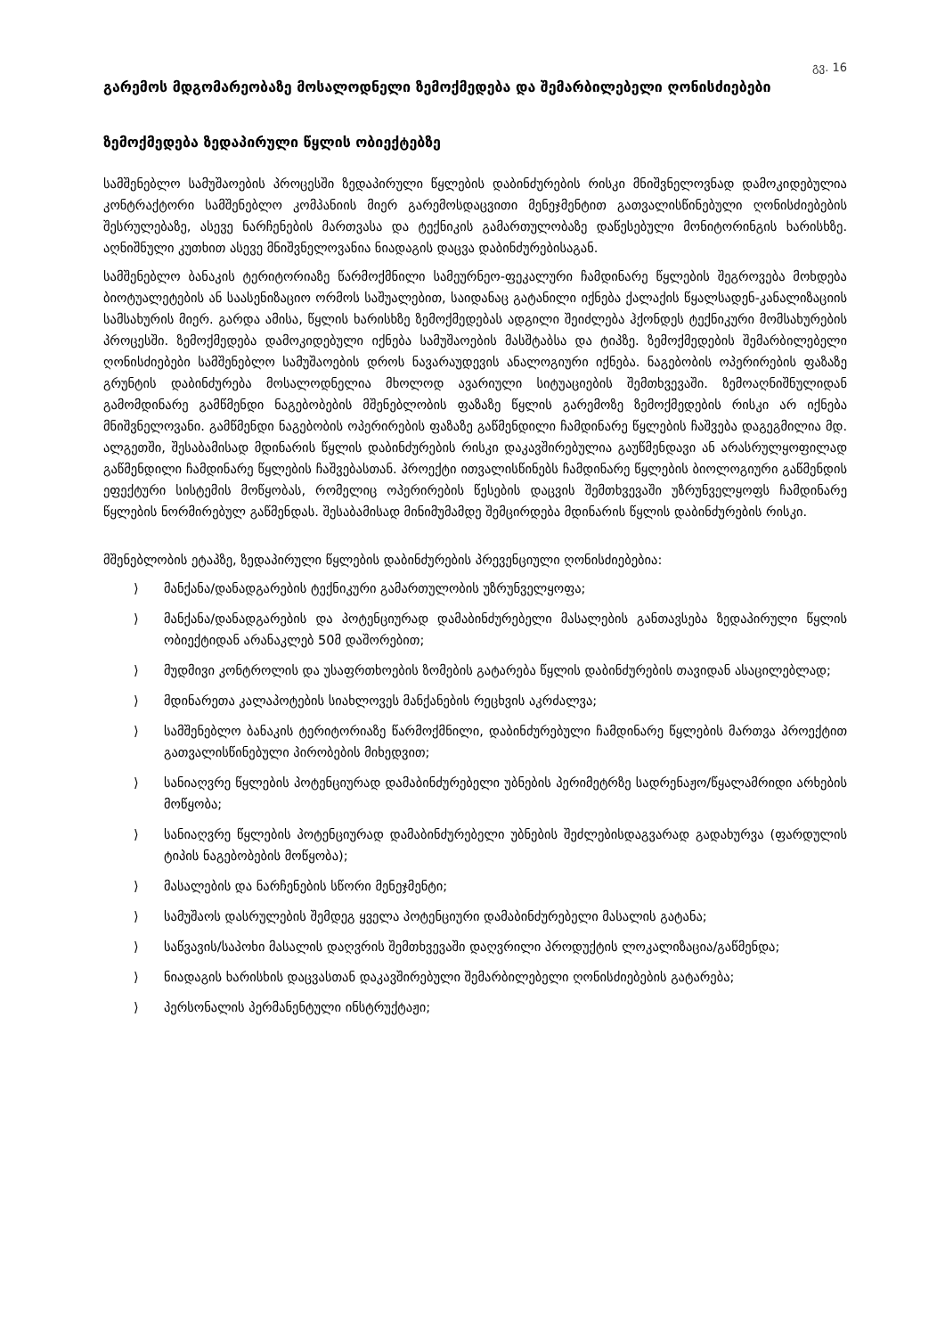გვ. 16
გარემოს მდგომარეობაზე მოსალოდნელი ზემოქმედება და შემარბილებელი ღონისძიებები
ზემოქმედება ზედაპირული წყლის ობიექტებზე
სამშენებლო სამუშაოების პროცესში ზედაპირული წყლების დაბინძურების რისკი მნიშვნელოვნად დამოკიდებულია კონტრაქტორი სამშენებლო კომპანიის მიერ გარემოსდაცვითი მენეჯმენტით გათვალისწინებული ღონისძიებების შესრულებაზე, ასევე ნარჩენების მართვასა და ტექნიკის გამართულობაზე დაწესებული მონიტორინგის ხარისხზე. აღნიშნული კუთხით ასევე მნიშვნელოვანია ნიადაგის დაცვა დაბინძურებისაგან.
სამშენებლო ბანაკის ტერიტორიაზე წარმოქმნილი სამეურნეო-ფეკალური ჩამდინარე წყლების შეგროვება მოხდება ბიოტუალეტების ან საასენიზაციო ორმოს საშუალებით, საიდანაც გატანილი იქნება ქალაქის წყალსადენ-კანალიზაციის სამსახურის მიერ. გარდა ამისა, წყლის ხარისხზე ზემოქმედებას ადგილი შეიძლება ჰქონდეს ტექნიკური მომსახურების პროცესში. ზემოქმედება დამოკიდებული იქნება სამუშაოების მასშტაბსა და ტიპზე. ზემოქმედების შემარბილებელი ღონისძიებები სამშენებლო სამუშაოების დროს ნავარაუდევის ანალოგიური იქნება. ნაგებობის ოპერირების ფაზაზე გრუნტის დაბინძურება მოსალოდნელია მხოლოდ ავარიული სიტუაციების შემთხვევაში. ზემოაღნიშნულიდან გამომდინარე გამწმენდი ნაგებობების მშენებლობის ფაზაზე წყლის გარემოზე ზემოქმედების რისკი არ იქნება მნიშვნელოვანი. გამწმენდი ნაგებობის ოპერირების ფაზაზე გაწმენდილი ჩამდინარე წყლების ჩაშვება დაგეგმილია მდ. ალგეთში, შესაბამისად მდინარის წყლის დაბინძურების რისკი დაკავშირებულია გაუწმენდავი ან არასრულყოფილად გაწმენდილი ჩამდინარე წყლების ჩაშვებასთან. პროექტი ითვალისწინებს ჩამდინარე წყლების ბიოლოგიური გაწმენდის ეფექტური სისტემის მოწყობას, რომელიც ოპერირების წესების დაცვის შემთხვევაში უზრუნველყოფს ჩამდინარე წყლების ნორმირებულ გაწმენდას. შესაბამისად მინიმუმამდე შემცირდება მდინარის წყლის დაბინძურების რისკი.
მშენებლობის ეტაპზე, ზედაპირული წყლების დაბინძურების პრევენციული ღონისძიებებია:
⟩ მანქანა/დანადგარების ტექნიკური გამართულობის უზრუნველყოფა;
⟩ მანქანა/დანადგარების და პოტენციურად დამაბინძურებელი მასალების განთავსება ზედაპირული წყლის ობიექტიდან არანაკლებ 50მ დაშორებით;
⟩ მუდმივი კონტროლის და უსაფრთხოების ზომების გატარება წყლის დაბინძურების თავიდან ასაცილებლად;
⟩ მდინარეთა კალაპოტების სიახლოვეს მანქანების რეცხვის აკრძალვა;
⟩ სამშენებლო ბანაკის ტერიტორიაზე წარმოქმნილი, დაბინძურებული ჩამდინარე წყლების მართვა პროექტით გათვალისწინებული პირობების მიხედვით;
⟩ სანიაღვრე წყლების პოტენციურად დამაბინძურებელი უბნების პერიმეტრზე სადრენაჟო/წყალამრიდი არხების მოწყობა;
⟩ სანიაღვრე წყლების პოტენციურად დამაბინძურებელი უბნების შეძლებისდაგვარად გადახურვა (ფარდულის ტიპის ნაგებობების მოწყობა);
⟩ მასალების და ნარჩენების სწორი მენეჯმენტი;
⟩ სამუშაოს დასრულების შემდეგ ყველა პოტენციური დამაბინძურებელი მასალის გატანა;
⟩ საწვავის/საპოხი მასალის დაღვრის შემთხვევაში დაღვრილი პროდუქტის ლოკალიზაცია/გაწმენდა;
⟩ ნიადაგის ხარისხის დაცვასთან დაკავშირებული შემარბილებელი ღონისძიებების გატარება;
⟩ პერსონალის პერმანენტული ინსტრუქტაჟი;